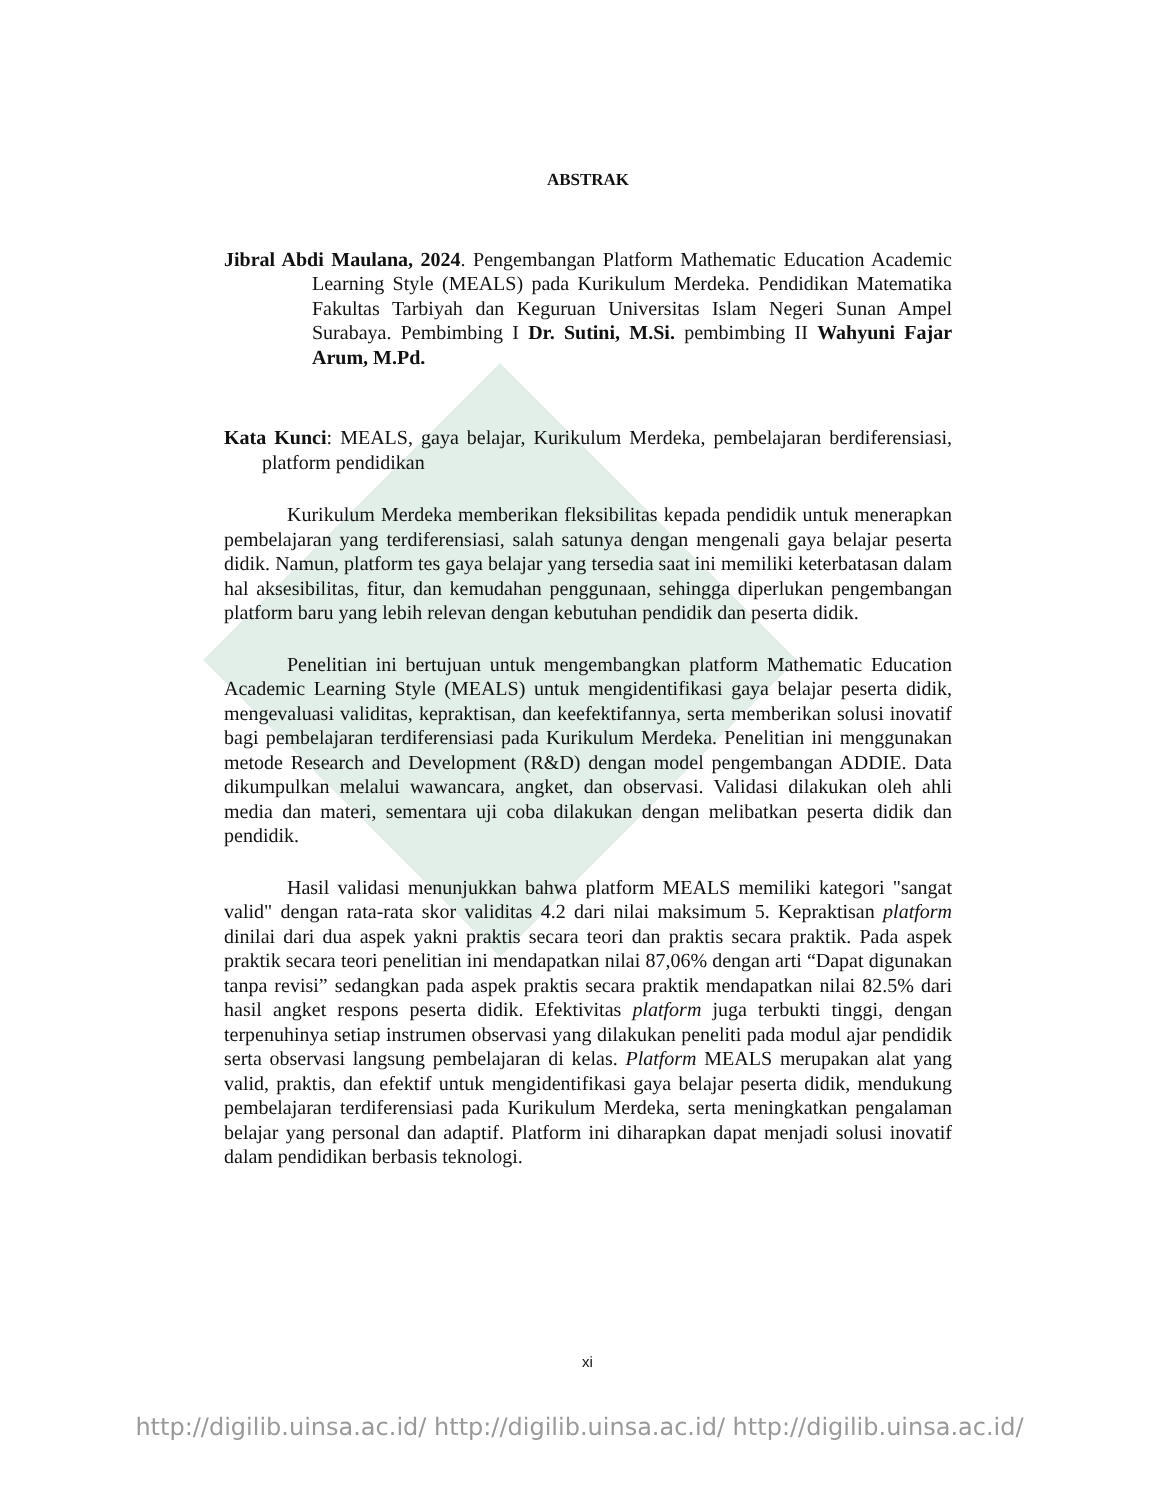ABSTRAK
Jibral Abdi Maulana, 2024. Pengembangan Platform Mathematic Education Academic Learning Style (MEALS) pada Kurikulum Merdeka. Pendidikan Matematika Fakultas Tarbiyah dan Keguruan Universitas Islam Negeri Sunan Ampel Surabaya. Pembimbing I Dr. Sutini, M.Si. pembimbing II Wahyuni Fajar Arum, M.Pd.
Kata Kunci: MEALS, gaya belajar, Kurikulum Merdeka, pembelajaran berdiferensiasi, platform pendidikan
Kurikulum Merdeka memberikan fleksibilitas kepada pendidik untuk menerapkan pembelajaran yang terdiferensiasi, salah satunya dengan mengenali gaya belajar peserta didik. Namun, platform tes gaya belajar yang tersedia saat ini memiliki keterbatasan dalam hal aksesibilitas, fitur, dan kemudahan penggunaan, sehingga diperlukan pengembangan platform baru yang lebih relevan dengan kebutuhan pendidik dan peserta didik.
Penelitian ini bertujuan untuk mengembangkan platform Mathematic Education Academic Learning Style (MEALS) untuk mengidentifikasi gaya belajar peserta didik, mengevaluasi validitas, kepraktisan, dan keefektifannya, serta memberikan solusi inovatif bagi pembelajaran terdiferensiasi pada Kurikulum Merdeka. Penelitian ini menggunakan metode Research and Development (R&D) dengan model pengembangan ADDIE. Data dikumpulkan melalui wawancara, angket, dan observasi. Validasi dilakukan oleh ahli media dan materi, sementara uji coba dilakukan dengan melibatkan peserta didik dan pendidik.
Hasil validasi menunjukkan bahwa platform MEALS memiliki kategori "sangat valid" dengan rata-rata skor validitas 4.2 dari nilai maksimum 5. Kepraktisan platform dinilai dari dua aspek yakni praktis secara teori dan praktis secara praktik. Pada aspek praktik secara teori penelitian ini mendapatkan nilai 87,06% dengan arti “Dapat digunakan tanpa revisi” sedangkan pada aspek praktis secara praktik mendapatkan nilai 82.5% dari hasil angket respons peserta didik. Efektivitas platform juga terbukti tinggi, dengan terpenuhinya setiap instrumen observasi yang dilakukan peneliti pada modul ajar pendidik serta observasi langsung pembelajaran di kelas. Platform MEALS merupakan alat yang valid, praktis, dan efektif untuk mengidentifikasi gaya belajar peserta didik, mendukung pembelajaran terdiferensiasi pada Kurikulum Merdeka, serta meningkatkan pengalaman belajar yang personal dan adaptif. Platform ini diharapkan dapat menjadi solusi inovatif dalam pendidikan berbasis teknologi.
xi
http://digilib.uinsa.ac.id/ http://digilib.uinsa.ac.id/ http://digilib.uinsa.ac.id/